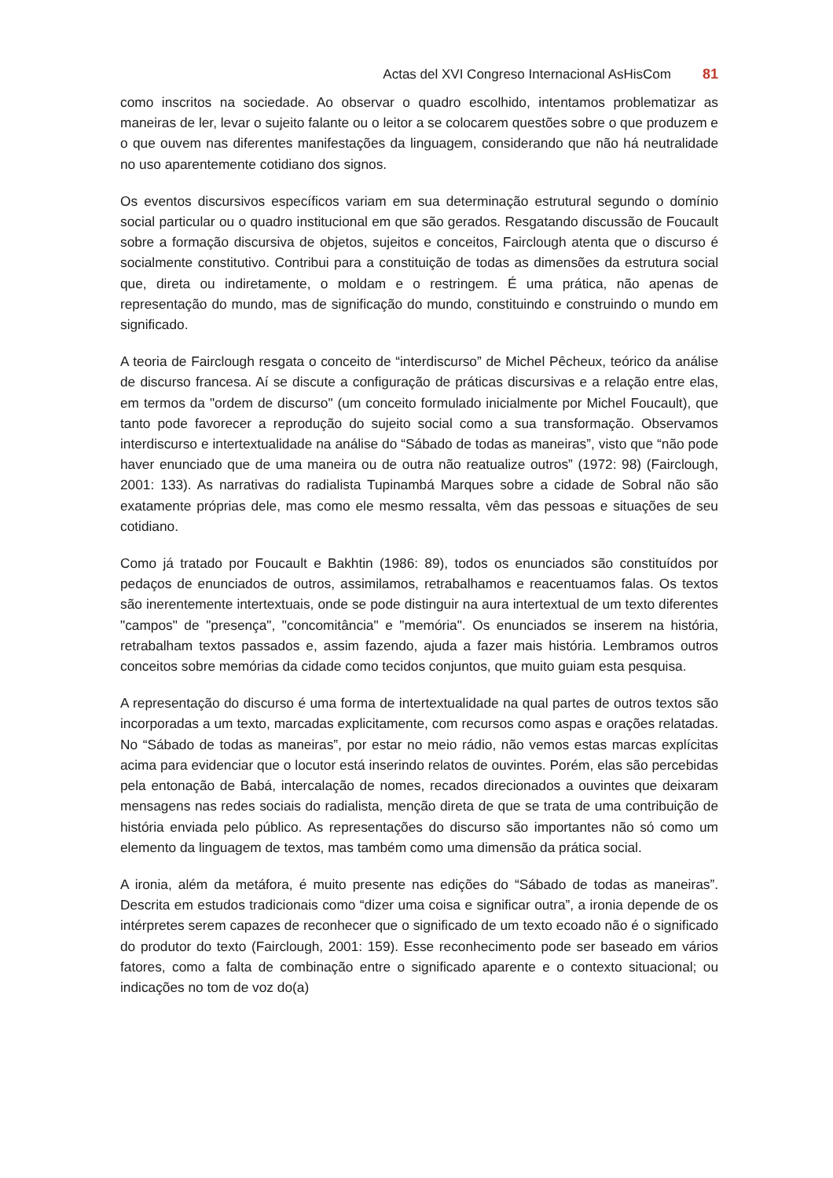Actas del XVI Congreso Internacional AsHisCom 81
como inscritos na sociedade. Ao observar o quadro escolhido, intentamos problematizar as maneiras de ler, levar o sujeito falante ou o leitor a se colocarem questões sobre o que produzem e o que ouvem nas diferentes manifestações da linguagem, considerando que não há neutralidade no uso aparentemente cotidiano dos signos.
Os eventos discursivos específicos variam em sua determinação estrutural segundo o domínio social particular ou o quadro institucional em que são gerados. Resgatando discussão de Foucault sobre a formação discursiva de objetos, sujeitos e conceitos, Fairclough atenta que o discurso é socialmente constitutivo. Contribui para a constituição de todas as dimensões da estrutura social que, direta ou indiretamente, o moldam e o restringem. É uma prática, não apenas de representação do mundo, mas de significação do mundo, constituindo e construindo o mundo em significado.
A teoria de Fairclough resgata o conceito de “interdiscurso” de Michel Pêcheux, teórico da análise de discurso francesa. Aí se discute a configuração de práticas discursivas e a relação entre elas, em termos da "ordem de discurso" (um conceito formulado inicialmente por Michel Foucault), que tanto pode favorecer a reprodução do sujeito social como a sua transformação. Observamos interdiscurso e intertextualidade na análise do “Sábado de todas as maneiras”, visto que “não pode haver enunciado que de uma maneira ou de outra não reatualize outros” (1972: 98) (Fairclough, 2001: 133). As narrativas do radialista Tupinambá Marques sobre a cidade de Sobral não são exatamente próprias dele, mas como ele mesmo ressalta, vêm das pessoas e situações de seu cotidiano.
Como já tratado por Foucault e Bakhtin (1986: 89), todos os enunciados são constituídos por pedaços de enunciados de outros, assimilamos, retrabalhamos e reacentuamos falas. Os textos são inerentemente intertextuais, onde se pode distinguir na aura intertextual de um texto diferentes "campos" de "presença", "concomitância" e "memória". Os enunciados se inserem na história, retrabalham textos passados e, assim fazendo, ajuda a fazer mais história. Lembramos outros conceitos sobre memórias da cidade como tecidos conjuntos, que muito guiam esta pesquisa.
A representação do discurso é uma forma de intertextualidade na qual partes de outros textos são incorporadas a um texto, marcadas explicitamente, com recursos como aspas e orações relatadas. No “Sábado de todas as maneiras”, por estar no meio rádio, não vemos estas marcas explícitas acima para evidenciar que o locutor está inserindo relatos de ouvintes. Porém, elas são percebidas pela entonação de Babá, intercalação de nomes, recados direcionados a ouvintes que deixaram mensagens nas redes sociais do radialista, menção direta de que se trata de uma contribuição de história enviada pelo público. As representações do discurso são importantes não só como um elemento da linguagem de textos, mas também como uma dimensão da prática social.
A ironia, além da metáfora, é muito presente nas edições do “Sábado de todas as maneiras”. Descrita em estudos tradicionais como “dizer uma coisa e significar outra”, a ironia depende de os intérpretes serem capazes de reconhecer que o significado de um texto ecoado não é o significado do produtor do texto (Fairclough, 2001: 159). Esse reconhecimento pode ser baseado em vários fatores, como a falta de combinação entre o significado aparente e o contexto situacional; ou indicações no tom de voz do(a)